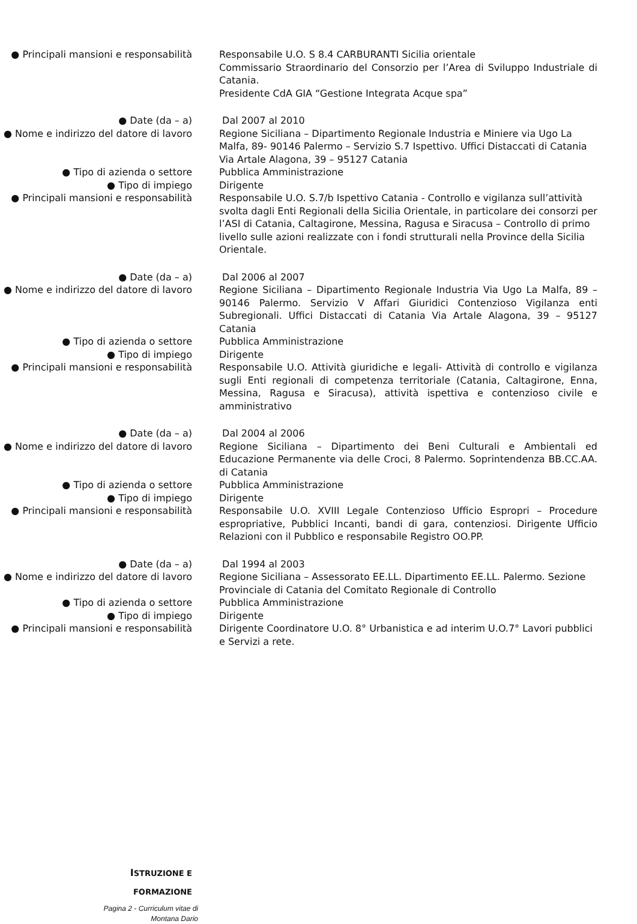● Principali mansioni e responsabilità
Responsabile U.O. S 8.4 CARBURANTI Sicilia orientale
Commissario Straordinario del Consorzio per l’Area di Sviluppo Industriale di Catania.
Presidente CdA GIA “Gestione Integrata Acque spa”
● Date (da – a) Dal 2007 al 2010
● Nome e indirizzo del datore di lavoro
Regione Siciliana – Dipartimento Regionale Industria e Miniere via Ugo La Malfa, 89- 90146 Palermo – Servizio S.7 Ispettivo. Uffici Distaccati di Catania Via Artale Alagona, 39 – 95127 Catania
● Tipo di azienda o settore Pubblica Amministrazione
● Tipo di impiego Dirigente
● Principali mansioni e responsabilità
Responsabile U.O. S.7/b Ispettivo Catania - Controllo e vigilanza sull’attività svolta dagli Enti Regionali della Sicilia Orientale, in particolare dei consorzi per l’ASI di Catania, Caltagirone, Messina, Ragusa e Siracusa – Controllo di primo livello sulle azioni realizzate con i fondi strutturali nella Province della Sicilia Orientale.
● Date (da – a) Dal 2006 al 2007
● Nome e indirizzo del datore di lavoro
Regione Siciliana – Dipartimento Regionale Industria Via Ugo La Malfa, 89 – 90146 Palermo. Servizio V Affari Giuridici Contenzioso Vigilanza enti Subregionali. Uffici Distaccati di Catania Via Artale Alagona, 39 – 95127 Catania
● Tipo di azienda o settore Pubblica Amministrazione
● Tipo di impiego Dirigente
● Principali mansioni e responsabilità
Responsabile U.O. Attività giuridiche e legali- Attività di controllo e vigilanza sugli Enti regionali di competenza territoriale (Catania, Caltagirone, Enna, Messina, Ragusa e Siracusa), attività ispettiva e contenzioso civile e amministrativo
● Date (da – a) Dal 2004 al 2006
● Nome e indirizzo del datore di lavoro
Regione Siciliana – Dipartimento dei Beni Culturali e Ambientali ed Educazione Permanente via delle Croci, 8 Palermo. Soprintendenza BB.CC.AA. di Catania
● Tipo di azienda o settore Pubblica Amministrazione
● Tipo di impiego Dirigente
● Principali mansioni e responsabilità
Responsabile U.O. XVIII Legale Contenzioso Ufficio Espropri – Procedure espropriative, Pubblici Incanti, bandi di gara, contenziosi. Dirigente Ufficio Relazioni con il Pubblico e responsabile Registro OO.PP.
● Date (da – a) Dal 1994 al 2003
● Nome e indirizzo del datore di lavoro
Regione Siciliana – Assessorato EE.LL. Dipartimento EE.LL. Palermo. Sezione Provinciale di Catania del Comitato Regionale di Controllo
● Tipo di azienda o settore Pubblica Amministrazione
● Tipo di impiego Dirigente
● Principali mansioni e responsabilità
Dirigente Coordinatore U.O. 8° Urbanistica e ad interim U.O.7° Lavori pubblici e Servizi a rete.
ISTRUZIONE E
FORMAZIONE
Pagina 2 - Curriculum vitae di
Montana Dario